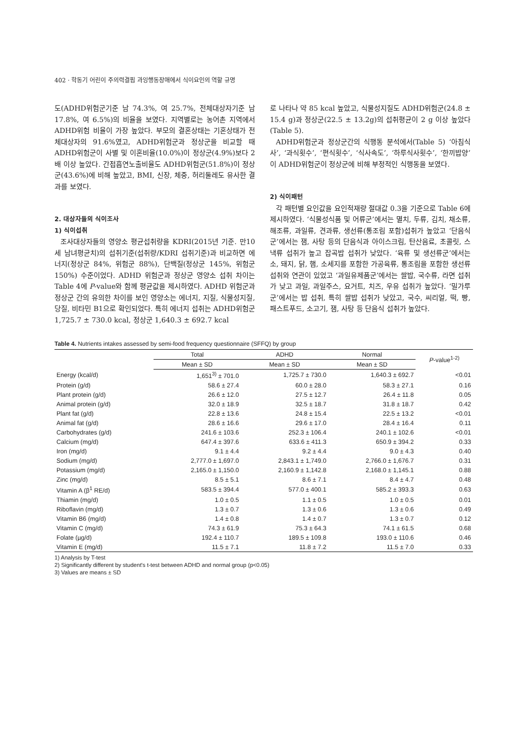402 · 학동기 어린이 주의력결핍 과잉행동장애에서 식이요인의 역할 규명
도(ADHD위험군기준 남 74.3%, 여 25.7%, 전체대상자기준 남 17.8%, 여 6.5%)의 비율을 보였다. 지역별로는 농어촌 지역에서 ADHD위험 비율이 가장 높았다. 부모의 결혼상태는 기혼상태가 전체대상자의 91.6%였고, ADHD위험군과 정상군을 비교할 때 ADHD위험군이 사별 및 이혼비율(10.0%)이 정상군(4.9%)보다 2배 이상 높았다. 간접흡연노출비율도 ADHD위험군(51.8%)이 정상군(43.6%)에 비해 높았고, BMI, 신장, 체중, 허리둘레도 유사한 결과를 보였다.
2. 대상자들의 식이조사
1) 식이섭취
조사대상자들의 영양소 평균섭취량을 KDRI(2015년 기준. 만10세 남녀평균치)의 섭취기준(섭취량/KDRI 섭취기준)과 비교하면 에너지(정상군 84%, 위험군 88%), 단백질(정상군 145%, 위험군 150%) 수준이었다. ADHD 위험군과 정상군 영양소 섭취 차이는 Table 4에 P-value와 함께 평균값을 제시하였다. ADHD 위험군과 정상군 간의 유의한 차이를 보인 영양소는 에너지, 지질, 식물성지질, 당질, 비타민 B1으로 확인되었다. 특히 에너지 섭취는 ADHD위험군 1,725.7 ± 730.0 kcal, 정상군 1,640.3 ± 692.7 kcal
로 나타나 약 85 kcal 높았고, 식물성지질도 ADHD위험군(24.8 ± 15.4 g)과 정상군(22.5 ± 13.2g)의 섭취평균이 2 g 이상 높았다(Table 5).
ADHD위험군과 정상군간의 식행동 분석에서(Table 5) ‘아침식사’, ‘과식횟수’, ‘편식횟수’, ‘식사속도’, ‘하루식사횟수’, ‘한끼밥양’이 ADHD위험군이 정상군에 비해 부정적인 식행동을 보였다.
2) 식이패턴
각 패턴별 요인값을 요인적재량 절대값 0.3을 기준으로 Table 6에 제시하였다. ‘식물성식품 및 어류군’에서는 멸치, 두류, 김치, 채소류, 해조류, 과일류, 견과류, 생선류(통조림 포함)섭취가 높았고 ‘단음식군’에서는 잼, 사탕 등의 단음식과 아이스크림, 탄산음료, 초콜릿, 스낵류 섭취가 높고 잡곡밥 섭취가 낮았다. ‘육류 및 생선류군’에서는 소, 돼지, 닭, 햄, 소세지를 포함한 가공육류, 통조림을 포함한 생선류 섭취와 연관이 있었고 ‘과일유제품군’에서는 쌀밥, 국수류, 라면 섭취가 낮고 과일, 과일주스, 요거트, 치즈, 우유 섭취가 높았다. ‘밀가루군’에서는 밥 섭취, 특히 쌀밥 섭취가 낮았고, 국수, 씨리얼, 떡, 빵, 패스트푸드, 소고기, 잼, 사탕 등 단음식 섭취가 높았다.
Table 4. Nutrients intakes assessed by semi-food frequency questionnaire (SFFQ) by group
| | Total | ADHD | Normal | P -value<sup>1-2)</sup> |
| --- | --- | --- | --- | --- |
| | Mean ± SD | Mean ± SD | Mean ± SD | |
| Energy (kcal/d) | 1,651<sup>3)</sup> ± 701.0 | 1,725.7 ± 730.0 | 1,640.3 ± 692.7 | <0.01 |
| Protein (g/d) | 58.6 ± 27.4 | 60.0 ± 28.0 | 58.3 ± 27.1 | 0.16 |
| Plant protein (g/d) | 26.6 ± 12.0 | 27.5 ± 12.7 | 26.4 ± 11.8 | 0.05 |
| Animal protein (g/d) | 32.0 ± 18.9 | 32.5 ± 18.7 | 31.8 ± 18.7 | 0.42 |
| Plant fat (g/d) | 22.8 ± 13.6 | 24.8 ± 15.4 | 22.5 ± 13.2 | <0.01 |
| Animal fat (g/d) | 28.6 ± 16.6 | 29.6 ± 17.0 | 28.4 ± 16.4 | 0.11 |
| Carbohydrates (g/d) | 241.6 ± 103.6 | 252.3 ± 106.4 | 240.1 ± 102.6 | <0.01 |
| Calcium (mg/d) | 647.4 ± 397.6 | 633.6 ± 411.3 | 650.9 ± 394.2 | 0.33 |
| Iron (mg/d) | 9.1 ± 4.4 | 9.2 ± 4.4 | 9.0 ± 4.3 | 0.40 |
| Sodium (mg/d) | 2,777.0 ± 1,697.0 | 2,843.1 ± 1,749.0 | 2,766.0 ± 1,676.7 | 0.31 |
| Potassium (mg/d) | 2,165.0 ± 1,150.0 | 2,160.9 ± 1,142.8 | 2,168.0 ± 1,145.1 | 0.88 |
| Zinc (mg/d) | 8.5 ± 5.1 | 8.6 ± 7.1 | 8.4 ± 4.7 | 0.48 |
| Vitamin A (β<sup>1</sup> RE/d) | 583.5 ± 394.4 | 577.0 ± 400.1 | 585.2 ± 393.3 | 0.63 |
| Thiamin (mg/d) | 1.0 ± 0.5 | 1.1 ± 0.5 | 1.0 ± 0.5 | 0.01 |
| Riboflavin (mg/d) | 1.3 ± 0.7 | 1.3 ± 0.6 | 1.3 ± 0.6 | 0.49 |
| Vitamin B6 (mg/d) | 1.4 ± 0.8 | 1.4 ± 0.7 | 1.3 ± 0.7 | 0.12 |
| Vitamin C (mg/d) | 74.3 ± 61.9 | 75.3 ± 64.3 | 74.1 ± 61.5 | 0.68 |
| Folate (µg/d) | 192.4 ± 110.7 | 189.5 ± 109.8 | 193.0 ± 110.6 | 0.46 |
| Vitamin E (mg/d) | 11.5 ± 7.1 | 11.8 ± 7.2 | 11.5 ± 7.0 | 0.33 |
1) Analysis by T-test
2) Significantly different by student's t-test between ADHD and normal group (p<0.05)
3) Values are means ± SD